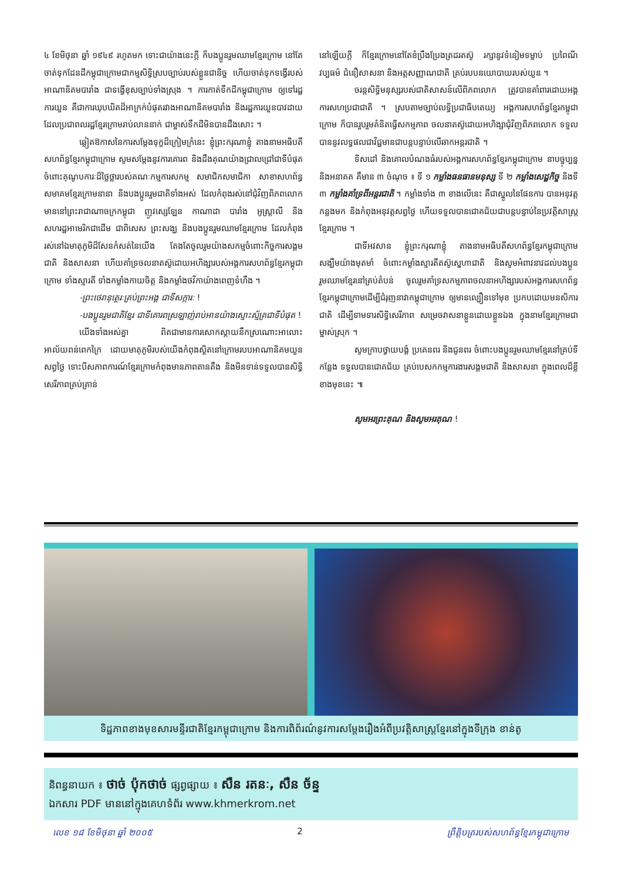៤ ខែមិថុនា ឆ្នាំ ១៩៤៩ រហូតមក ទោះជាយ៉ាងនេះក្តី ក៏បងប្អូនរួមឈាមខ្មែរក្រោម នៅតែចាត់ទុកដែនដីកម្ពុជាក្រោមជាកម្មសិទ្ធិស្របច្បាប់របស់ខ្លួនជានិច្ច ហើយចាត់ទុកទង្វើរបស់អាណានិគមបារាំង ជាទង្វើខុសច្បាប់ទាំងស្រុង ។ ការកាត់ទឹកដីកម្ពុជាក្រោម ឲ្យទៅរដ្ឋការយួន គឺជាការឃុបឃិតដ៏អាក្រក់បំផុតរវាងអាណានិគមបារាំង និងរដ្ឋការយួនបាវដាយ ដែលប្រជាពលរដ្ឋខ្មែរក្រោមរាប់លាននាក់ ជាម្ចាស់ទឹកដីមិនបានដឹងសោះ ។
ឆ្លៀតឱកាសនៃការសម្តែងទុក្ខដ៏ក្រៀមក្រំនេះ ខ្ញុំព្រះករុណាខ្ញុំ តាងនាមអធិបតីសហព័ន្ធខ្មែរកម្ពុជាក្រោម សូមសម្តែងនូវការគោរព និងដឹងគុណយ៉ាងជ្រាលជ្រៅជាទីបំផុត ចំពោះគុណូបការៈដ៏ថ្លៃថ្លារបស់គណៈកម្មការសកម្ម សមាជិកសមាជិកា សាខាសហព័ន្ធ សមាគមខ្មែរក្រោមនានា និងបងប្អូនរួមជាតិទាំងអស់ ដែលកំពុងរស់នៅជុំវិញពិភពលោក មាននៅព្រះរាជាណាចក្រកម្ពុជា ញូវស្សេឡែន កាណាដា បារាំង អូស្ត្រាលី និងសហរដ្ឋអាមេរិកជាដើម ជាពិសេស ព្រះសង្ឃ និងបងប្អូនរួមឈាមខ្មែរក្រោម ដែលកំពុងរស់នៅឯមាតុភូមិដ៏សែនកំសត់នៃយើង តែងតែចូលរួមយ៉ាងសកម្មចំពោះកិច្ចការសង្គមជាតិ និងសាសនា ហើយគាំទ្រចលនាតស៊ូដោយអហិង្សារបស់អង្គការសហព័ន្ធខ្មែរកម្ពុជាក្រោម ទាំងស្មារតី ទាំងកម្លាំងកាយចិត្ត និងកម្លាំងថវិកាយ៉ាងពេញទំហឹង ។
-ព្រះថេរានុត្ថេរៈគ្រប់ព្រះអង្គ ជាទីសក្ការៈ !
-បងប្អូនរួមជាតិខ្មែរ ជាទីគោរពស្រឡាញ់រាប់អានយ៉ាងស្មោះស្ម័គ្រជាទីបំផុត !
យើងទាំងអស់គ្នា ពិតជាមានការសោកស្តាយនឹកស្រណោះអាលោះអាល័យពន់ពេកក្រៃ ដោយមាតុភូមិរបស់យើងកំពុងស្ថិតនៅក្រោមរបបអាណានិគមយួន សព្វថ្ងៃ ទោះបីសភាពការណ៍ខ្មែរក្រោមកំពុងមានភាពតានតឹង និងមិនទាន់ទទួលបានសិទ្ធិសេរីភាពគ្រប់គ្រាន់
នៅឡើយក្តី ក៏ខ្មែរក្រោមនៅតែខំប្រឹងប្រែងត្រដរតស៊ូ រក្សានូវទំនៀមទម្លាប់ ប្រពៃណី វប្បធម៌ ជំនឿសាសនា និងអត្តសញ្ញាណជាតិ គ្រប់របបនយោបាយរបស់យួន ។
ចរន្តសិទ្ធិមនុស្សរបស់ជាតិសាសន៍លើពិភពលោក ត្រូវបានគាំពារដោយអង្គការសហប្រជាជាតិ ។ ស្របតាមច្បាប់លទ្ធិប្រជាធិបតេយ្យ អង្គការសហព័ន្ធខ្មែរកម្ពុជាក្រោម ក៏បានរួបរួមគំនិតធ្វើសកម្មភាព ចលនាតស៊ូដោយអហិង្សាជុំវិញពិភពលោក ទទួលបាននូវលទ្ធផលជាវិជ្ជមានជាបន្តបន្ទាប់លើឆាកអន្តរជាតិ ។
ទិសដៅ និងគោលបំណងធំរបស់អង្គការសហព័ន្ធខ្មែរកម្ពុជាក្រោម នាបច្ចុប្បន្ន និងអនាគត គឺមាន ៣ ចំណុច ៖ ទី ១ កម្លាំងធនធានមនុស្ស ទី ២ កម្លាំងសេដ្ឋកិច្ច និងទី ៣ កម្លាំងគាំទ្រពីអន្តរជាតិ ។ កម្លាំងទាំង ៣ ខាងលើនេះ គឺជាស្នូលនៃផែនការ បានអនុវត្តកន្លងមក និងកំពុងអនុវត្តសព្វថ្ងៃ ហើយទទួលបានជោគជ័យជាបន្តបន្ទាប់នៃប្រវត្តិសាស្ត្រខ្មែរក្រោម ។
ជាទីអវសាន ខ្ញុំព្រះករុណាខ្ញុំ តាងនាមអធិបតីសហព័ន្ធខ្មែរកម្ពុជាក្រោម សង្ឃឹមយ៉ាងមុតមាំ ចំពោះកម្លាំងស្មារតីតស៊ូស្នេហាជាតិ និងសូមអំពាវនាវដល់បងប្អូនរួមឈាមខ្មែរនៅគ្រប់តំបន់ ចូលរួមគាំទ្រសកម្មភាពចលនាអហិង្សារបស់អង្គការសហព័ន្ធខ្មែរកម្ពុជាក្រោមដើម្បីជំរុញនាវាកម្ពុជាក្រោម ឲ្យមានល្បឿនទៅមុខ ប្រកបដោយមនសិការជាតិ ដើម្បីទាមទារសិទ្ធិសេរីភាព សម្រេចវាសនាខ្លួនដោយខ្លួនឯង ក្នុងនាមខ្មែរក្រោមជាម្ចាស់ស្រុក ។
សូមក្រាបថ្វាយបង្គំ ប្រគេនពរ និងជូនពរ ចំពោះបងប្អូនរួមឈាមខ្មែរនៅគ្រប់ទីកន្លែង ទទួលបានជោគជ័យ គ្រប់បេសកកម្មការងារសង្គមជាតិ និងសាសនា ក្នុងពេលដ៏ខ្លីខាងមុខនេះ ៕
សូមអរព្រះគុណ និងសូមអរគុណ !
ទិដ្ឋភាពខាងមុខសារមន្ទីរជាតិខ្មែរកម្ពុជាក្រោម និងការពិព័រណ៌នូវការសម្តែងរឿងអំពីប្រវត្តិសាស្ត្រខ្មែរនៅក្នុងទីក្រុង ខាន់តូ
និពន្ធនាយក ៖ ថាច់ ប៉ុកថាច់ ផ្សព្វផ្សាយ ៖ សឺន រតនៈ, សឺន ច័ន្ទ
ឯកសារ PDF មាននៅក្នុងគេហទំព័រ www.khmerkrom.net
លេខ ១៨ ខែមិថុនា ឆ្នាំ ២០០៥ 2 ព្រឹត្តិបត្ររបស់សហព័ន្ធខ្មែរកម្ពុជាក្រោម